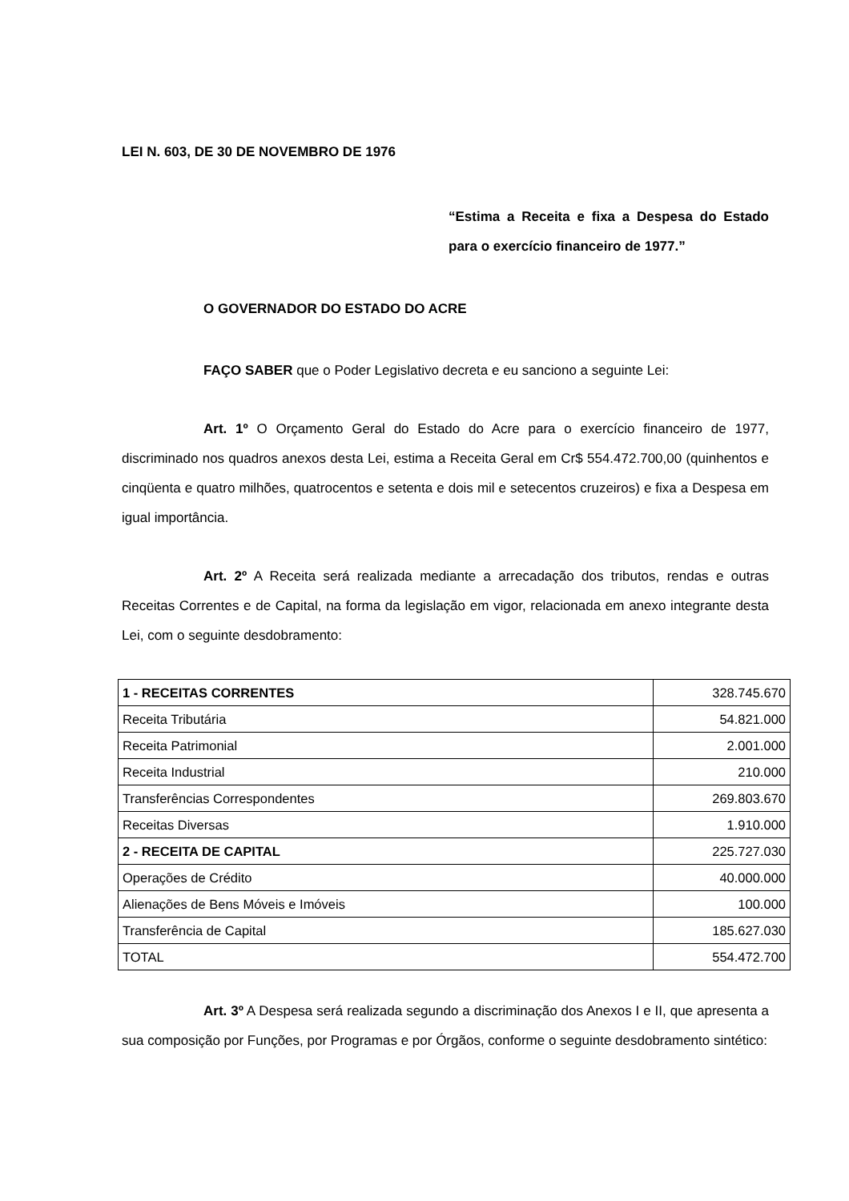LEI N. 603, DE 30 DE NOVEMBRO DE 1976
“Estima a Receita e fixa a Despesa do Estado para o exercício financeiro de 1977.”
O GOVERNADOR DO ESTADO DO ACRE
FAÇO SABER que o Poder Legislativo decreta e eu sanciono a seguinte Lei:
Art. 1º O Orçamento Geral do Estado do Acre para o exercício financeiro de 1977, discriminado nos quadros anexos desta Lei, estima a Receita Geral em Cr$ 554.472.700,00 (quinhentos e cinqüenta e quatro milhões, quatrocentos e setenta e dois mil e setecentos cruzeiros) e fixa a Despesa em igual importância.
Art. 2º A Receita será realizada mediante a arrecadação dos tributos, rendas e outras Receitas Correntes e de Capital, na forma da legislação em vigor, relacionada em anexo integrante desta Lei, com o seguinte desdobramento:
| 1 - RECEITAS CORRENTES | 328.745.670 |
| Receita Tributária | 54.821.000 |
| Receita Patrimonial | 2.001.000 |
| Receita Industrial | 210.000 |
| Transferências Correspondentes | 269.803.670 |
| Receitas Diversas | 1.910.000 |
| 2 - RECEITA DE CAPITAL | 225.727.030 |
| Operações de Crédito | 40.000.000 |
| Alienações de Bens Móveis e Imóveis | 100.000 |
| Transferência de Capital | 185.627.030 |
| TOTAL | 554.472.700 |
Art. 3º A Despesa será realizada segundo a discriminação dos Anexos I e II, que apresenta a sua composição por Funções, por Programas e por Órgãos, conforme o seguinte desdobramento sintético: